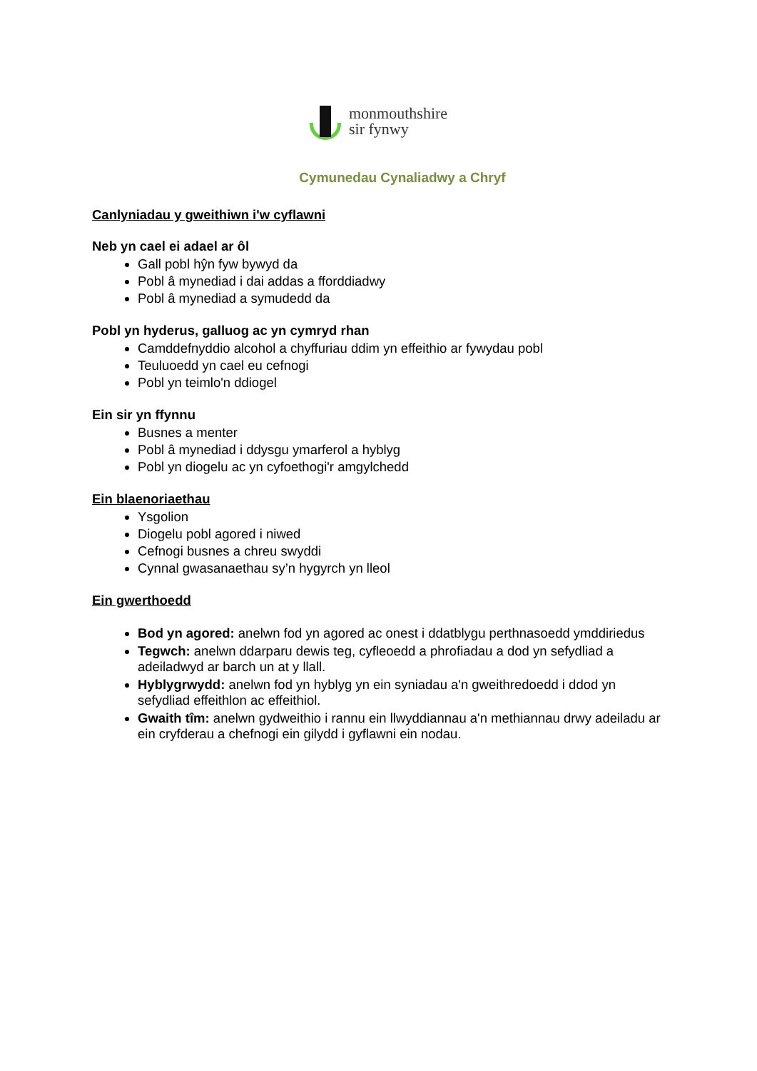monmouthshire
sir fynwy
Cymunedau Cynaliadwy a Chryf
Canlyniadau y gweithiwn i'w cyflawni
Neb yn cael ei adael ar ôl
Gall pobl hŷn fyw bywyd da
Pobl â mynediad i dai addas a fforddiadwy
Pobl â mynediad a symudedd da
Pobl yn hyderus, galluog ac yn cymryd rhan
Camddefnyddio alcohol a chyffuriau ddim yn effeithio ar fywydau pobl
Teuluoedd yn cael eu cefnogi
Pobl yn teimlo'n ddiogel
Ein sir yn ffynnu
Busnes a menter
Pobl â mynediad i ddysgu ymarferol a hyblyg
Pobl yn diogelu ac yn cyfoethogi'r amgylchedd
Ein blaenoriaethau
Ysgolion
Diogelu pobl agored i niwed
Cefnogi busnes a chreu swyddi
Cynnal gwasanaethau sy’n hygyrch yn lleol
Ein gwerthoedd
Bod yn agored: anelwn fod yn agored ac onest i ddatblygu perthnasoedd ymddiriedus
Tegwch: anelwn ddarparu dewis teg, cyfleoedd a phrofiadau a dod yn sefydliad a adeiladwyd ar barch un at y llall.
Hyblygrwydd: anelwn fod yn hyblyg yn ein syniadau a'n gweithredoedd i ddod yn sefydliad effeithlon ac effeithiol.
Gwaith tîm: anelwn gydweithio i rannu ein llwyddiannau a'n methiannau drwy adeiladu ar ein cryfderau a chefnogi ein gilydd i gyflawni ein nodau.